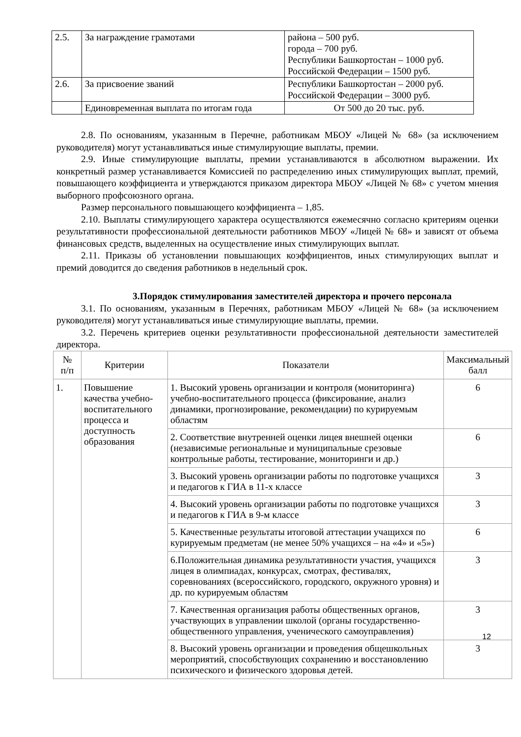| 2.5. | За награждение грамотами | района – 500 руб. города – 700 руб. Республики Башкортостан – 1000 руб. Российской Федерации – 1500 руб. |
| 2.6. | За присвоение званий | Республики Башкортостан – 2000 руб. Российской Федерации – 3000 руб. |
| | Единовременная выплата по итогам года | От 500 до 20 тыс. руб. |
2.8. По основаниям, указанным в Перечне, работникам МБОУ «Лицей № 68» (за исключением руководителя) могут устанавливаться иные стимулирующие выплаты, премии.
2.9. Иные стимулирующие выплаты, премии устанавливаются в абсолютном выражении. Их конкретный размер устанавливается Комиссией по распределению иных стимулирующих выплат, премий, повышающего коэффициента и утверждаются приказом директора МБОУ «Лицей № 68» с учетом мнения выборного профсоюзного органа.
Размер персонального повышающего коэффициента – 1,85.
2.10. Выплаты стимулирующего характера осуществляются ежемесячно согласно критериям оценки результативности профессиональной деятельности работников МБОУ «Лицей № 68» и зависят от объема финансовых средств, выделенных на осуществление иных стимулирующих выплат.
2.11. Приказы об установлении повышающих коэффициентов, иных стимулирующих выплат и премий доводится до сведения работников в недельный срок.
3.Порядок стимулирования заместителей директора и прочего персонала
3.1. По основаниям, указанным в Перечнях, работникам МБОУ «Лицей № 68» (за исключением руководителя) могут устанавливаться иные стимулирующие выплаты, премии.
3.2. Перечень критериев оценки результативности профессиональной деятельности заместителей директора.
| № п/п | Критерии | Показатели | Максимальный балл |
| --- | --- | --- | --- |
| 1. | Повышение качества учебно-воспитательного процесса и доступность образования | 1. Высокий уровень организации и контроля (мониторинга) учебно-воспитательного процесса (фиксирование, анализ динамики, прогнозирование, рекомендации) по курируемым областям | 6 |
| | | 2. Соответствие внутренней оценки лицея внешней оценки (независимые региональные и муниципальные срезовые контрольные работы, тестирование, мониторинги и др.) | 6 |
| | | 3. Высокий уровень организации работы по подготовке учащихся и педагогов к ГИА в 11-х классе | 3 |
| | | 4. Высокий уровень организации работы по подготовке учащихся и педагогов к ГИА в 9-м классе | 3 |
| | | 5. Качественные результаты итоговой аттестации учащихся по курируемым предметам (не менее 50% учащихся – на «4» и «5») | 6 |
| | | 6.Положительная динамика результативности участия, учащихся лицея в олимпиадах, конкурсах, смотрах, фестивалях, соревнованиях (всероссийского, городского, окружного уровня) и др. по курируемым областям | 3 |
| | | 7. Качественная организация работы общественных органов, участвующих в управлении школой (органы государственно-общественного управления, ученического самоуправления) | 3 |
| | | 8. Высокий уровень организации и проведения общешкольных мероприятий, способствующих сохранению и восстановлению психического и физического здоровья детей. | 3 |
12